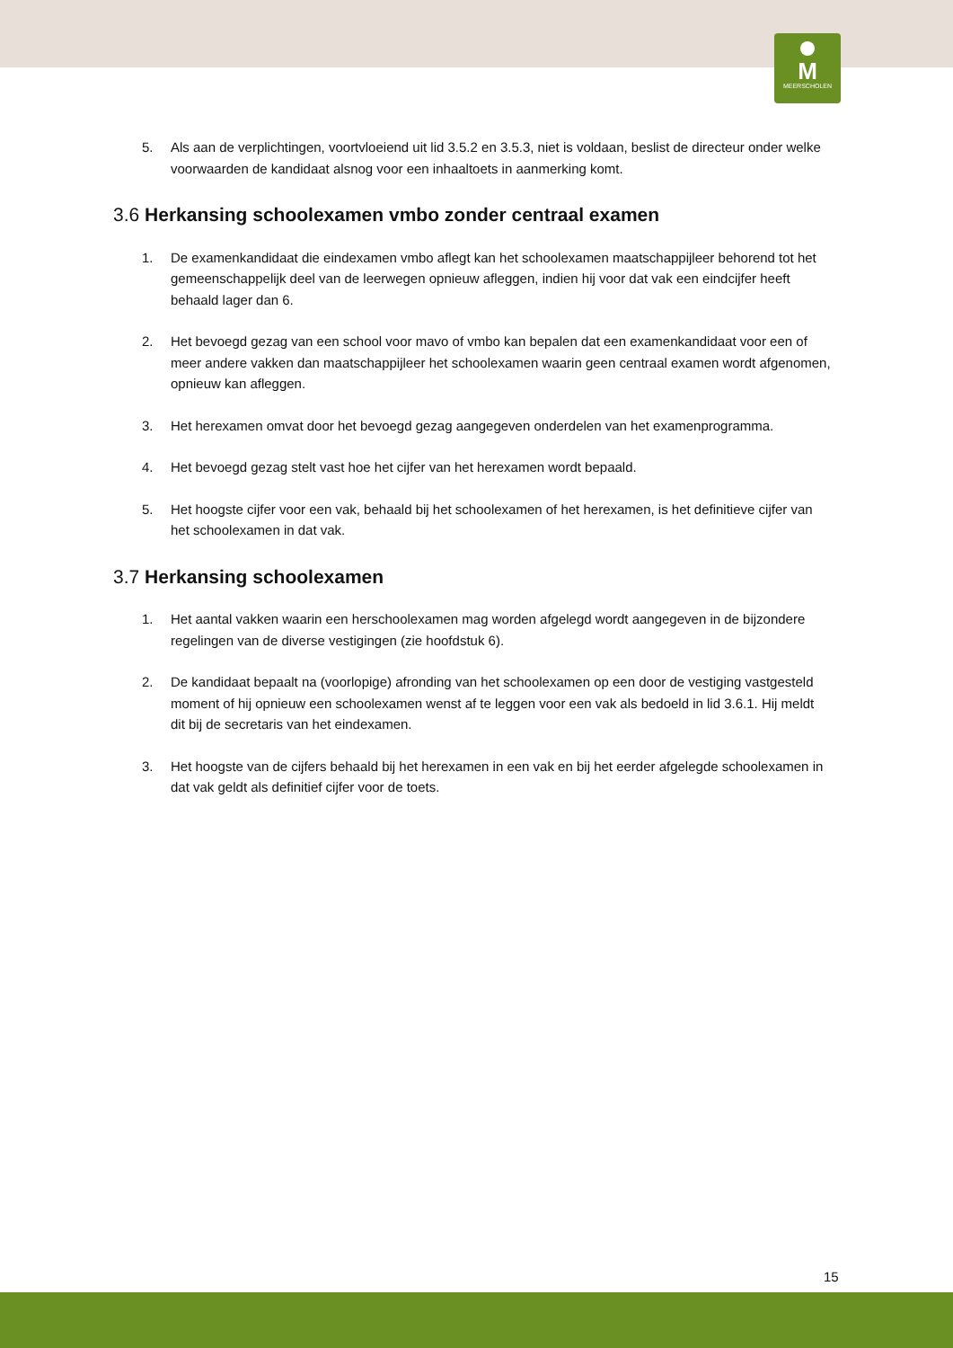M
MEERSCHOLEN
5. Als aan de verplichtingen, voortvloeiend uit lid 3.5.2 en 3.5.3, niet is voldaan, beslist de directeur onder welke voorwaarden de kandidaat alsnog voor een inhaaltoets in aanmerking komt.
3.6 Herkansing schoolexamen vmbo zonder centraal examen
1. De examenkandidaat die eindexamen vmbo aflegt kan het schoolexamen maatschappijleer behorend tot het gemeenschappelijk deel van de leerwegen opnieuw afleggen, indien hij voor dat vak een eindcijfer heeft behaald lager dan 6.
2. Het bevoegd gezag van een school voor mavo of vmbo kan bepalen dat een examenkandidaat voor een of meer andere vakken dan maatschappijleer het schoolexamen waarin geen centraal examen wordt afgenomen, opnieuw kan afleggen.
3. Het herexamen omvat door het bevoegd gezag aangegeven onderdelen van het examenprogramma.
4. Het bevoegd gezag stelt vast hoe het cijfer van het herexamen wordt bepaald.
5. Het hoogste cijfer voor een vak, behaald bij het schoolexamen of het herexamen, is het definitieve cijfer van het schoolexamen in dat vak.
3.7 Herkansing schoolexamen
1. Het aantal vakken waarin een herschoolexamen mag worden afgelegd wordt aangegeven in de bijzondere regelingen van de diverse vestigingen (zie hoofdstuk 6).
2. De kandidaat bepaalt na (voorlopige) afronding van het schoolexamen op een door de vestiging vastgesteld moment of hij opnieuw een schoolexamen wenst af te leggen voor een vak als bedoeld in lid 3.6.1. Hij meldt dit bij de secretaris van het eindexamen.
3. Het hoogste van de cijfers behaald bij het herexamen in een vak en bij het eerder afgelegde schoolexamen in dat vak geldt als definitief cijfer voor de toets.
15